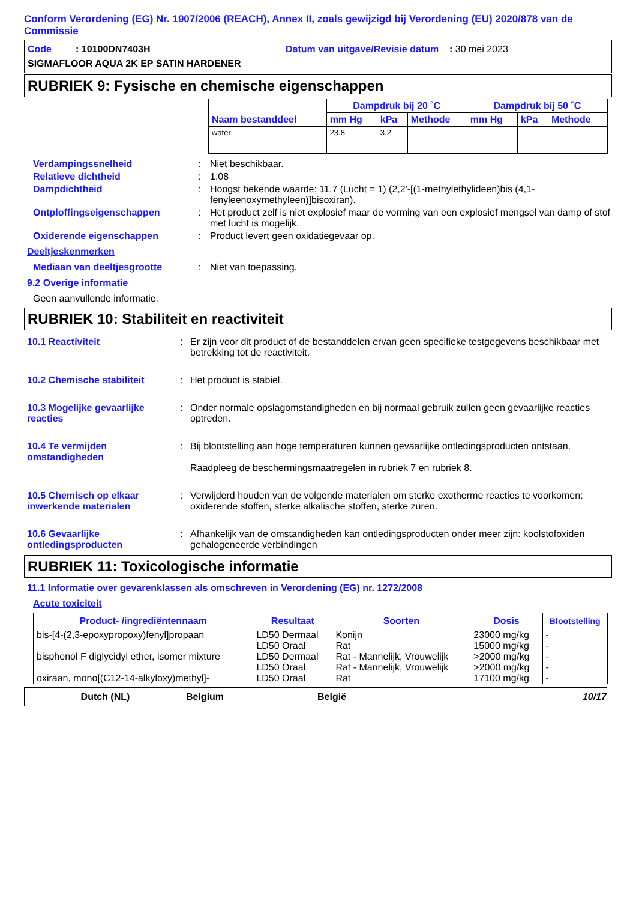Conform Verordening (EG) Nr. 1907/2006 (REACH), Annex II, zoals gewijzigd bij Verordening (EU) 2020/878 van de Commissie
Code : 10100DN7403H Datum van uitgave/Revisie datum : 30 mei 2023
SIGMAFLOOR AQUA 2K EP SATIN HARDENER
RUBRIEK 9: Fysische en chemische eigenschappen
| Naam bestanddeel | Dampdruk bij 20 ˚C | | | Dampdruk bij 50 ˚C | | |
| --- | --- | --- | --- | --- | --- | --- |
| | mm Hg | kPa | Methode | mm Hg | kPa | Methode |
| water | 23.8 | 3.2 | | | | |
Verdampingssnelheid: Niet beschikbaar.
Relatieve dichtheid: 1.08
Dampdichtheid: Hoogst bekende waarde: 11.7 (Lucht = 1) (2,2'-[(1-methylethylideen)bis (4,1-fenyleenoxymethyleen)]bisoxiran).
Ontploffingseigenschappen: Het product zelf is niet explosief maar de vorming van een explosief mengsel van damp of stof met lucht is mogelijk.
Oxiderende eigenschappen: Product levert geen oxidatiegevaar op.
Deeltjeskenmerken
Mediaan van deeltjesgrootte: Niet van toepassing.
9.2 Overige informatie
Geen aanvullende informatie.
RUBRIEK 10: Stabiliteit en reactiviteit
10.1 Reactiviteit: Er zijn voor dit product of de bestanddelen ervan geen specifieke testgegevens beschikbaar met betrekking tot de reactiviteit.
10.2 Chemische stabiliteit: Het product is stabiel.
10.3 Mogelijke gevaarlijke reacties: Onder normale opslagomstandigheden en bij normaal gebruik zullen geen gevaarlijke reacties optreden.
10.4 Te vermijden omstandigheden: Bij blootstelling aan hoge temperaturen kunnen gevaarlijke ontledingsproducten ontstaan.
Raadpleeg de beschermingsmaatregelen in rubriek 7 en rubriek 8.
10.5 Chemisch op elkaar inwerkende materialen: Verwijderd houden van de volgende materialen om sterke exotherme reacties te voorkomen: oxiderende stoffen, sterke alkalische stoffen, sterke zuren.
10.6 Gevaarlijke ontledingsproducten: Afhankelijk van de omstandigheden kan ontledingsproducten onder meer zijn: koolstofoxiden gehalogeneerde verbindingen
RUBRIEK 11: Toxicologische informatie
11.1 Informatie over gevarenklassen als omschreven in Verordening (EG) nr. 1272/2008
Acute toxiciteit
| Product- /ingrediëntennaam | Resultaat | Soorten | Dosis | Blootstelling |
| --- | --- | --- | --- | --- |
| bis-[4-(2,3-epoxypropoxy)fenyl]propaan | LD50 Dermaal LD50 Oraal | Konijn Rat | 23000 mg/kg 15000 mg/kg | - - |
| bisphenol F diglycidyl ether, isomer mixture | LD50 Dermaal | Rat - Mannelijk, Vrouwelijk | >2000 mg/kg | - |
| | LD50 Oraal | Rat - Mannelijk, Vrouwelijk | >2000 mg/kg | - |
| oxiraan, mono[(C12-14-alkyloxy)methyl]- | LD50 Oraal | Rat | 17100 mg/kg | - |
Dutch (NL) Belgium België 10/17